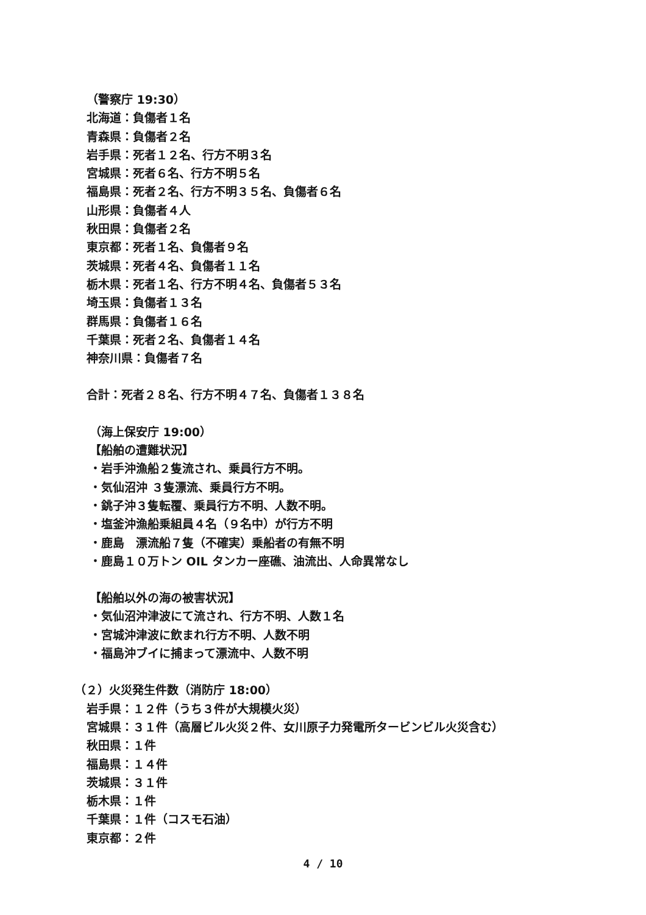（警察庁 19:30）
北海道：負傷者１名
青森県：負傷者２名
岩手県：死者１２名、行方不明３名
宮城県：死者６名、行方不明５名
福島県：死者２名、行方不明３５名、負傷者６名
山形県：負傷者４人
秋田県：負傷者２名
東京都：死者１名、負傷者９名
茨城県：死者４名、負傷者１１名
栃木県：死者１名、行方不明４名、負傷者５３名
埼玉県：負傷者１３名
群馬県：負傷者１６名
千葉県：死者２名、負傷者１４名
神奈川県：負傷者７名
合計：死者２８名、行方不明４７名、負傷者１３８名
（海上保安庁 19:00）
【船舶の遭難状況】
・岩手沖漁船２隻流され、乗員行方不明。
・気仙沼沖 ３隻漂流、乗員行方不明。
・銚子沖３隻転覆、乗員行方不明、人数不明。
・塩釜沖漁船乗組員４名（９名中）が行方不明
・鹿島　漂流船７隻（不確実）乗船者の有無不明
・鹿島１０万トン OIL タンカー座礁、油流出、人命異常なし
【船舶以外の海の被害状況】
・気仙沼沖津波にて流され、行方不明、人数１名
・宮城沖津波に飲まれ行方不明、人数不明
・福島沖ブイに捕まって漂流中、人数不明
（２）火災発生件数（消防庁 18:00）
岩手県：１２件（うち３件が大規模火災）
宮城県：３１件（高層ビル火災２件、女川原子力発電所タービンビル火災含む）
秋田県：１件
福島県：１４件
茨城県：３１件
栃木県：１件
千葉県：１件（コスモ石油）
東京都：２件
4 / 10